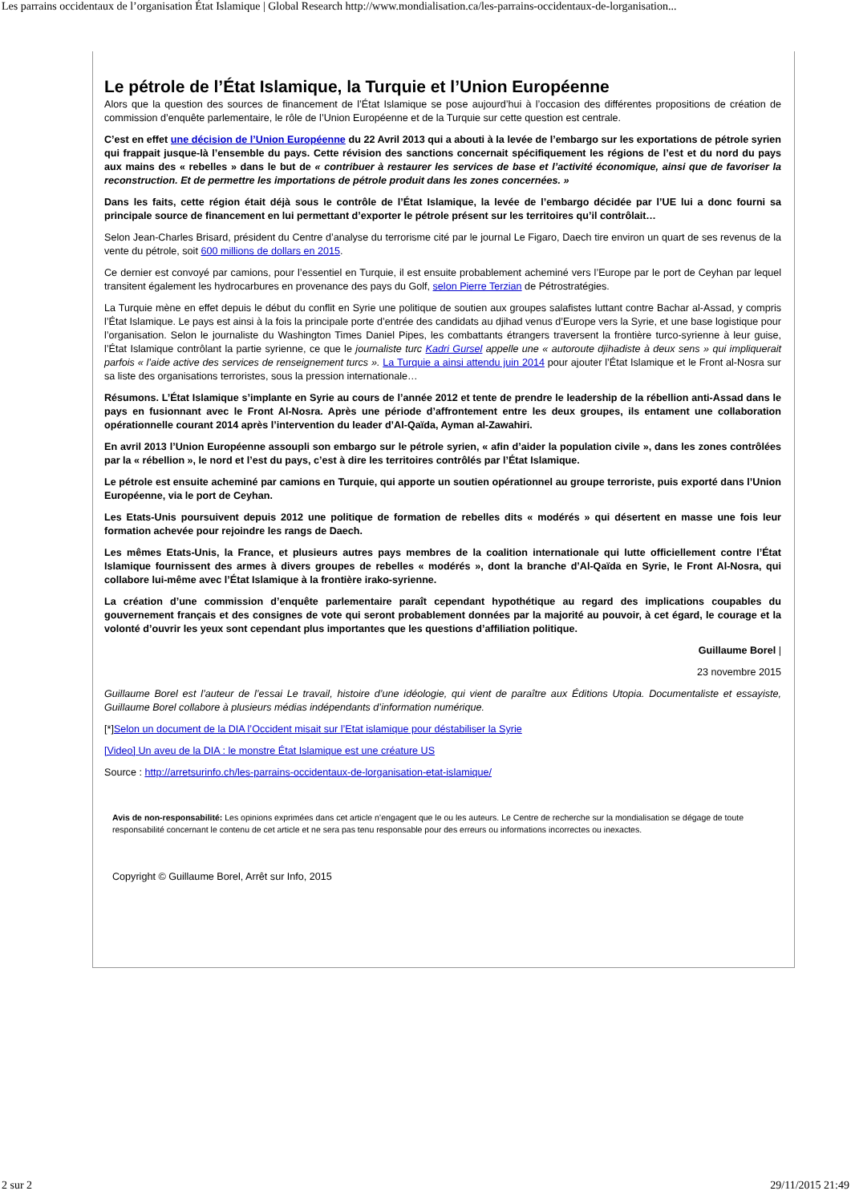Les parrains occidentaux de l’organisation État Islamique | Global Research http://www.mondialisation.ca/les-parrains-occidentaux-de-lorganisation...
Le pétrole de l’État Islamique, la Turquie et l’Union Européenne
Alors que la question des sources de financement de l’État Islamique se pose aujourd’hui à l’occasion des différentes propositions de création de commission d’enquête parlementaire, le rôle de l’Union Européenne et de la Turquie sur cette question est centrale.
C’est en effet une décision de l’Union Européenne du 22 Avril 2013 qui a abouti à la levée de l’embargo sur les exportations de pétrole syrien qui frappait jusque-là l’ensemble du pays. Cette révision des sanctions concernait spécifiquement les régions de l’est et du nord du pays aux mains des « rebelles » dans le but de « contribuer à restaurer les services de base et l’activité économique, ainsi que de favoriser la reconstruction. Et de permettre les importations de pétrole produit dans les zones concernées. »
Dans les faits, cette région était déjà sous le contrôle de l’État Islamique, la levée de l’embargo décidée par l’UE lui a donc fourni sa principale source de financement en lui permettant d’exporter le pétrole présent sur les territoires qu’il contrôlait…
Selon Jean-Charles Brisard, président du Centre d’analyse du terrorisme cité par le journal Le Figaro, Daech tire environ un quart de ses revenus de la vente du pétrole, soit 600 millions de dollars en 2015.
Ce dernier est convoyé par camions, pour l’essentiel en Turquie, il est ensuite probablement acheminé vers l’Europe par le port de Ceyhan par lequel transitent également les hydrocarbures en provenance des pays du Golf, selon Pierre Terzian de Pétrostratégies.
La Turquie mène en effet depuis le début du conflit en Syrie une politique de soutien aux groupes salafistes luttant contre Bachar al-Assad, y compris l’État Islamique. Le pays est ainsi à la fois la principale porte d’entrée des candidats au djihad venus d’Europe vers la Syrie, et une base logistique pour l’organisation. Selon le journaliste du Washington Times Daniel Pipes, les combattants étrangers traversent la frontière turco-syrienne à leur guise, l’État Islamique contrôlant la partie syrienne, ce que le journaliste turc Kadri Gursel appelle une « autoroute djihadiste à deux sens » qui impliquerait parfois « l’aide active des services de renseignement turcs ». La Turquie a ainsi attendu juin 2014 pour ajouter l’État Islamique et le Front al-Nosra sur sa liste des organisations terroristes, sous la pression internationale…
Résumons. L’État Islamique s’implante en Syrie au cours de l’année 2012 et tente de prendre le leadership de la rébellion anti-Assad dans le pays en fusionnant avec le Front Al-Nosra. Après une période d’affrontement entre les deux groupes, ils entament une collaboration opérationnelle courant 2014 après l’intervention du leader d’Al-Qaïda, Ayman al-Zawahiri.
En avril 2013 l’Union Européenne assoupli son embargo sur le pétrole syrien, « afin d’aider la population civile », dans les zones contrôlées par la « rébellion », le nord et l’est du pays, c’est à dire les territoires contrôlés par l’État Islamique.
Le pétrole est ensuite acheminé par camions en Turquie, qui apporte un soutien opérationnel au groupe terroriste, puis exporté dans l’Union Européenne, via le port de Ceyhan.
Les Etats-Unis poursuivent depuis 2012 une politique de formation de rebelles dits « modérés » qui désertent en masse une fois leur formation achevée pour rejoindre les rangs de Daech.
Les mêmes Etats-Unis, la France, et plusieurs autres pays membres de la coalition internationale qui lutte officiellement contre l’État Islamique fournissent des armes à divers groupes de rebelles « modérés », dont la branche d’Al-Qaïda en Syrie, le Front Al-Nosra, qui collabore lui-même avec l’État Islamique à la frontière irako-syrienne.
La création d’une commission d’enquête parlementaire paraît cependant hypothétique au regard des implications coupables du gouvernement français et des consignes de vote qui seront probablement données par la majorité au pouvoir, à cet égard, le courage et la volonté d’ouvrir les yeux sont cependant plus importantes que les questions d’affiliation politique.
Guillaume Borel |
23 novembre 2015
Guillaume Borel est l’auteur de l’essai Le travail, histoire d’une idéologie, qui vient de paraître aux Éditions Utopia. Documentaliste et essayiste, Guillaume Borel collabore à plusieurs médias indépendants d’information numérique.
[*]Selon un document de la DIA l’Occident misait sur l’Etat islamique pour déstabiliser la Syrie
[Video] Un aveu de la DIA : le monstre État Islamique est une créature US
Source : http://arretsurinfo.ch/les-parrains-occidentaux-de-lorganisation-etat-islamique/
Avis de non-responsabilité: Les opinions exprimées dans cet article n’engagent que le ou les auteurs. Le Centre de recherche sur la mondialisation se dégage de toute responsabilité concernant le contenu de cet article et ne sera pas tenu responsable pour des erreurs ou informations incorrectes ou inexactes.
Copyright © Guillaume Borel, Arrêt sur Info, 2015
2 sur 2 29/11/2015 21:49